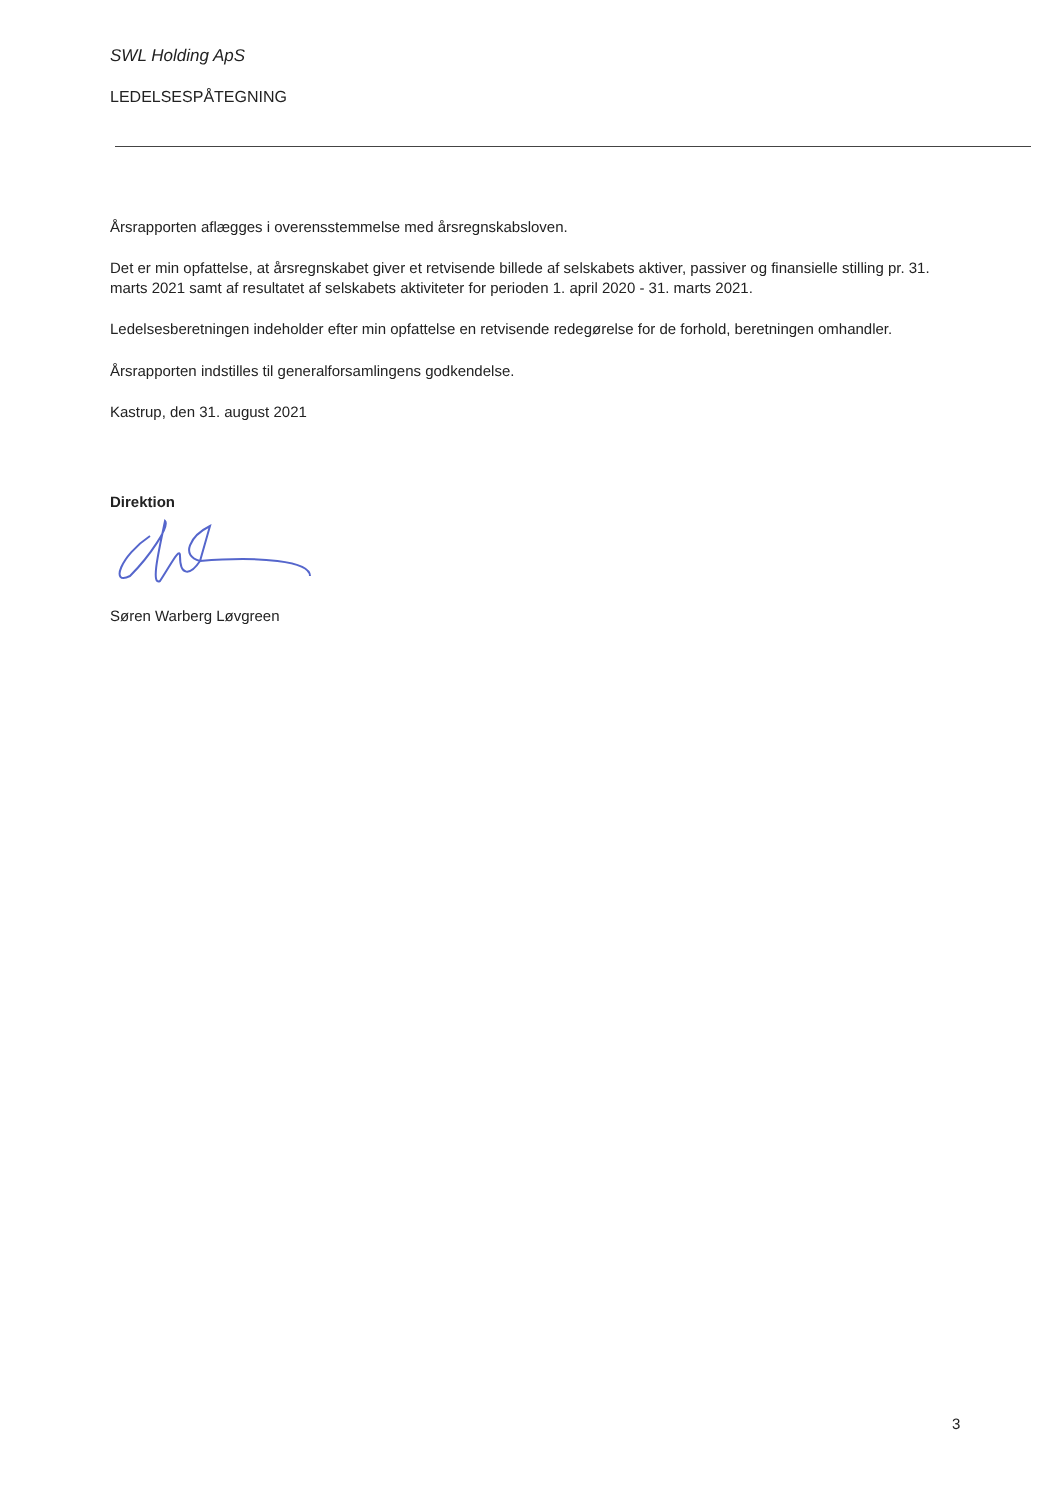SWL Holding ApS
LEDELSESPÅTEGNING
Årsrapporten aflægges i overensstemmelse med årsregnskabsloven.
Det er min opfattelse, at årsregnskabet giver et retvisende billede af selskabets aktiver, passiver og finansielle stilling pr. 31. marts 2021 samt af resultatet af selskabets aktiviteter for perioden 1. april 2020 - 31. marts 2021.
Ledelsesberetningen indeholder efter min opfattelse en retvisende redegørelse for de forhold, beretningen omhandler.
Årsrapporten indstilles til generalforsamlingens godkendelse.
Kastrup, den 31. august 2021
Direktion
Søren Warberg Løvgreen
3